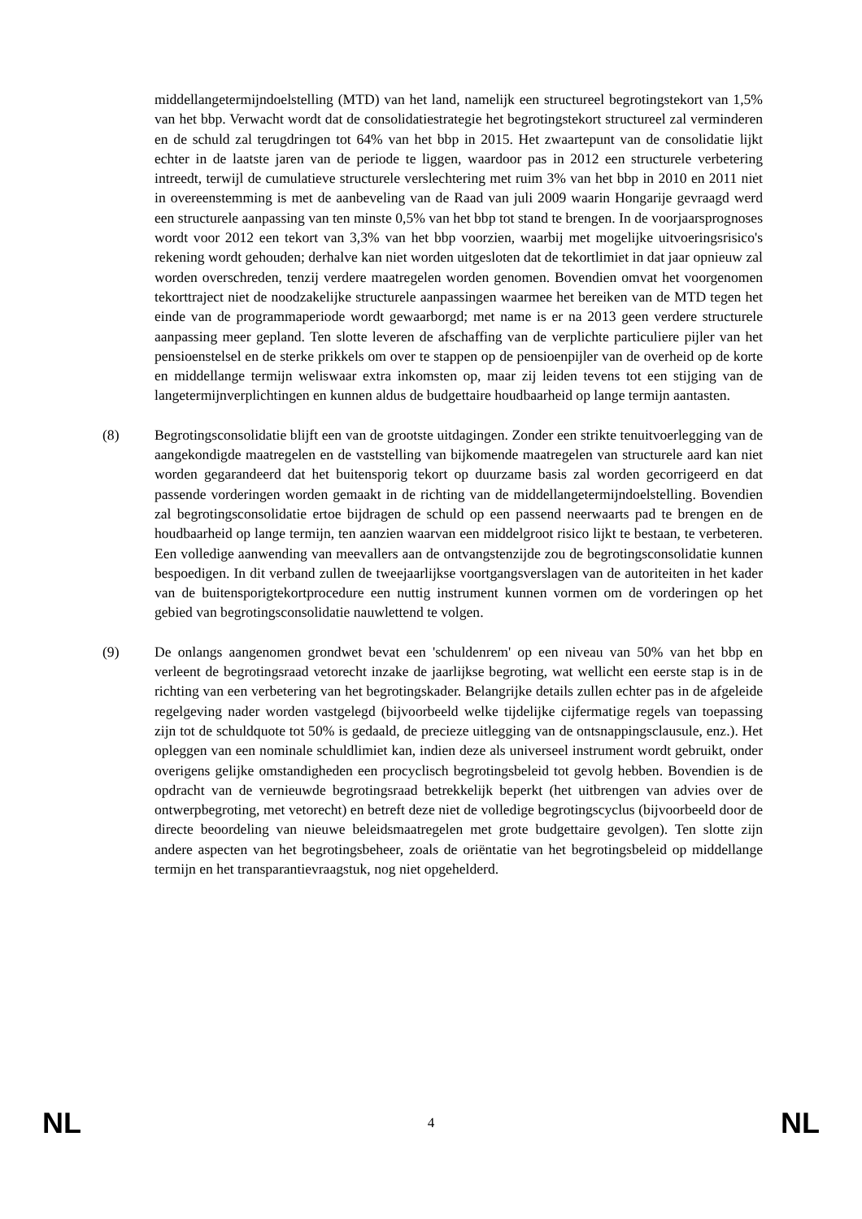middellangetermijndoelstelling (MTD) van het land, namelijk een structureel begrotingstekort van 1,5% van het bbp. Verwacht wordt dat de consolidatiestrategie het begrotingstekort structureel zal verminderen en de schuld zal terugdringen tot 64% van het bbp in 2015. Het zwaartepunt van de consolidatie lijkt echter in de laatste jaren van de periode te liggen, waardoor pas in 2012 een structurele verbetering intreedt, terwijl de cumulatieve structurele verslechtering met ruim 3% van het bbp in 2010 en 2011 niet in overeenstemming is met de aanbeveling van de Raad van juli 2009 waarin Hongarije gevraagd werd een structurele aanpassing van ten minste 0,5% van het bbp tot stand te brengen. In de voorjaarsprognoses wordt voor 2012 een tekort van 3,3% van het bbp voorzien, waarbij met mogelijke uitvoeringsrisico's rekening wordt gehouden; derhalve kan niet worden uitgesloten dat de tekortlimiet in dat jaar opnieuw zal worden overschreden, tenzij verdere maatregelen worden genomen. Bovendien omvat het voorgenomen tekorttraject niet de noodzakelijke structurele aanpassingen waarmee het bereiken van de MTD tegen het einde van de programmaperiode wordt gewaarborgd; met name is er na 2013 geen verdere structurele aanpassing meer gepland. Ten slotte leveren de afschaffing van de verplichte particuliere pijler van het pensioenstelsel en de sterke prikkels om over te stappen op de pensioenpijler van de overheid op de korte en middellange termijn weliswaar extra inkomsten op, maar zij leiden tevens tot een stijging van de langetermijnverplichtingen en kunnen aldus de budgettaire houdbaarheid op lange termijn aantasten.
(8) Begrotingsconsolidatie blijft een van de grootste uitdagingen. Zonder een strikte tenuitvoerlegging van de aangekondigde maatregelen en de vaststelling van bijkomende maatregelen van structurele aard kan niet worden gegarandeerd dat het buitensporig tekort op duurzame basis zal worden gecorrigeerd en dat passende vorderingen worden gemaakt in de richting van de middellangetermijndoelstelling. Bovendien zal begrotingsconsolidatie ertoe bijdragen de schuld op een passend neerwaarts pad te brengen en de houdbaarheid op lange termijn, ten aanzien waarvan een middelgroot risico lijkt te bestaan, te verbeteren. Een volledige aanwending van meevallers aan de ontvangstenzijde zou de begrotingsconsolidatie kunnen bespoedigen. In dit verband zullen de tweejaarlijkse voortgangsverslagen van de autoriteiten in het kader van de buitensporigtekortprocedure een nuttig instrument kunnen vormen om de vorderingen op het gebied van begrotingsconsolidatie nauwlettend te volgen.
(9) De onlangs aangenomen grondwet bevat een 'schuldenrem' op een niveau van 50% van het bbp en verleent de begrotingsraad vetorecht inzake de jaarlijkse begroting, wat wellicht een eerste stap is in de richting van een verbetering van het begrotingskader. Belangrijke details zullen echter pas in de afgeleide regelgeving nader worden vastgelegd (bijvoorbeeld welke tijdelijke cijfermatige regels van toepassing zijn tot de schuldquote tot 50% is gedaald, de precieze uitlegging van de ontsnappingsclausule, enz.). Het opleggen van een nominale schuldlimiet kan, indien deze als universeel instrument wordt gebruikt, onder overigens gelijke omstandigheden een procyclisch begrotingsbeleid tot gevolg hebben. Bovendien is de opdracht van de vernieuwde begrotingsraad betrekkelijk beperkt (het uitbrengen van advies over de ontwerpbegroting, met vetorecht) en betreft deze niet de volledige begrotingscyclus (bijvoorbeeld door de directe beoordeling van nieuwe beleidsmaatregelen met grote budgettaire gevolgen). Ten slotte zijn andere aspecten van het begrotingsbeheer, zoals de oriëntatie van het begrotingsbeleid op middellange termijn en het transparantievraagstuk, nog niet opgehelderd.
NL 4 NL